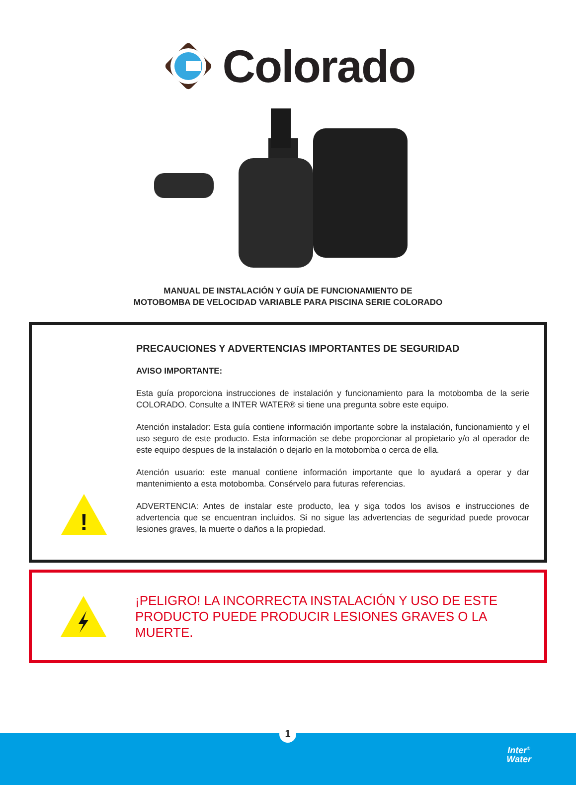Colorado
MANUAL DE INSTALACIÓN Y GUÍA DE FUNCIONAMIENTO DE
MOTOBOMBA DE VELOCIDAD VARIABLE PARA PISCINA SERIE COLORADO
!
PRECAUCIONES Y ADVERTENCIAS IMPORTANTES DE SEGURIDAD
AVISO IMPORTANTE:
Esta guía proporciona instrucciones de instalación y funcionamiento para la motobomba de la serie COLORADO. Consulte a INTER WATER® si tiene una pregunta sobre este equipo.
Atención instalador: Esta guía contiene información importante sobre la instalación, funcionamiento y el uso seguro de este producto. Esta información se debe proporcionar al propietario y/o al operador de este equipo despues de la instalación o dejarlo en la motobomba o cerca de ella.
Atención usuario: este manual contiene información importante que lo ayudará a operar y dar mantenimiento a esta motobomba. Consérvelo para futuras referencias.
ADVERTENCIA: Antes de instalar este producto, lea y siga todos los avisos e instrucciones de advertencia que se encuentran incluidos. Si no sigue las advertencias de seguridad puede provocar lesiones graves, la muerte o daños a la propiedad.
¡PELIGRO! LA INCORRECTA INSTALACIÓN Y USO DE ESTE
PRODUCTO PUEDE PRODUCIR LESIONES GRAVES O LA MUERTE.
1
Inter<sup>®</sup>
Water